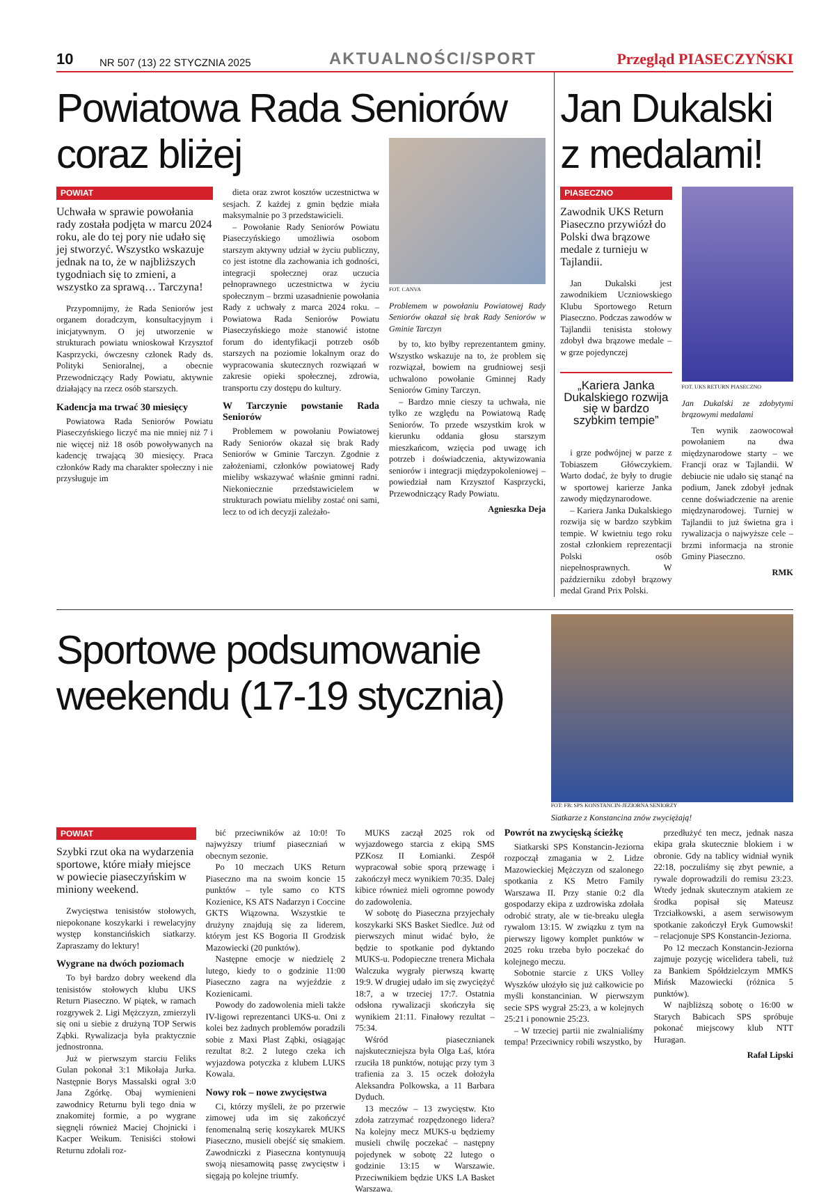10 NR 507 (13) 22 STYCZNIA 2025 AKTUALNOŚCI/SPORT Przegląd PIASECZYŃSKI
Powiatowa Rada Seniorów coraz bliżej
POWIAT
Uchwała w sprawie powołania rady została podjęta w marcu 2024 roku, ale do tej pory nie udało się jej stworzyć. Wszystko wskazuje jednak na to, że w najbliższych tygodniach się to zmieni, a wszystko za sprawą… Tarczyna!
Przypomnijmy, że Rada Seniorów jest organem doradczym, konsultacyjnym i inicjatywnym. O jej utworzenie w strukturach powiatu wnioskował Krzysztof Kasprzycki, ówczesny członek Rady ds. Polityki Senioralnej, a obecnie Przewodniczący Rady Powiatu, aktywnie działający na rzecz osób starszych.
Kadencja ma trwać 30 miesięcy
Powiatowa Rada Seniorów Powiatu Piaseczyńskiego liczyć ma nie mniej niż 7 i nie więcej niż 18 osób powoływanych na kadencję trwającą 30 miesięcy. Praca członków Rady ma charakter społeczny i nie przysługuje im
dieta oraz zwrot kosztów uczestnictwa w sesjach. Z każdej z gmin będzie miała maksymalnie po 3 przedstawicieli.
– Powołanie Rady Seniorów Powiatu Piaseczyńskiego umożliwia osobom starszym aktywny udział w życiu publiczny, co jest istotne dla zachowania ich godności, integracji społecznej oraz uczucia pełnoprawnego uczestnictwa w życiu społecznym – brzmi uzasadnienie powołania Rady z uchwały z marca 2024 roku. – Powiatowa Rada Seniorów Powiatu Piaseczyńskiego może stanowić istotne forum do identyfikacji potrzeb osób starszych na poziomie lokalnym oraz do wypracowania skutecznych rozwiązań w zakresie opieki społecznej, zdrowia, transportu czy dostępu do kultury.
W Tarczynie powstanie Rada Seniorów
Problemem w powołaniu Powiatowej Rady Seniorów okazał się brak Rady Seniorów w Gminie Tarczyn. Zgodnie z założeniami, członków powiatowej Rady mieliby wskazywać właśnie gminni radni. Niekoniecznie przedstawicielem w strukturach powiatu mieliby zostać oni sami, lecz to od ich decyzji zależało-
FOT. CANVA
Problemem w powołaniu Powiatowej Rady Seniorów okazał się brak Rady Seniorów w Gminie Tarczyn
by to, kto byłby reprezentantem gminy. Wszystko wskazuje na to, że problem się rozwiązał, bowiem na grudniowej sesji uchwalono powołanie Gminnej Rady Seniorów Gminy Tarczyn.
– Bardzo mnie cieszy ta uchwała, nie tylko ze względu na Powiatową Radę Seniorów. To przede wszystkim krok w kierunku oddania głosu starszym mieszkańcom, wzięcia pod uwagę ich potrzeb i doświadczenia, aktywizowania seniorów i integracji międzypokoleniowej – powiedział nam Krzysztof Kasprzycki, Przewodniczący Rady Powiatu.
Agnieszka Deja
Jan Dukalski z medalami!
PIASECZNO
Zawodnik UKS Return Piaseczno przywiózł do Polski dwa brązowe medale z turnieju w Tajlandii.
Jan Dukalski jest zawodnikiem Uczniowskiego Klubu Sportowego Return Piaseczno. Podczas zawodów w Tajlandii tenisista stołowy zdobył dwa brązowe medale – w grze pojedynczej
„Kariera Janka Dukalskiego rozwija się w bardzo szybkim tempie”
i grze podwójnej w parze z Tobiaszem Główczykiem. Warto dodać, że były to drugie w sportowej karierze Janka zawody międzynarodowe.
– Kariera Janka Dukalskiego rozwija się w bardzo szybkim tempie. W kwietniu tego roku został członkiem reprezentacji Polski osób niepełnosprawnych. W październiku zdobył brązowy medal Grand Prix Polski.
FOT. UKS RETURN PIASECZNO
Jan Dukalski ze zdobytymi brązowymi medalami
Ten wynik zaowocował powołaniem na dwa międzynarodowe starty – we Francji oraz w Tajlandii. W debiucie nie udało się stanąć na podium, Janek zdobył jednak cenne doświadczenie na arenie międzynarodowej. Turniej w Tajlandii to już świetna gra i rywalizacja o najwyższe cele – brzmi informacja na stronie Gminy Piaseczno.
RMK
Sportowe podsumowanie weekendu (17-19 stycznia)
FOT: FB: SPS KONSTANCIN-JEZIORNA SENIORZY
Siatkarze z Konstancina znów zwyciężają!
POWIAT
Szybki rzut oka na wydarzenia sportowe, które miały miejsce w powiecie piaseczyńskim w miniony weekend.
Zwycięstwa tenisistów stołowych, niepokonane koszykarki i rewelacyjny występ konstancińskich siatkarzy. Zapraszamy do lektury!
Wygrane na dwóch poziomach
To był bardzo dobry weekend dla tenisistów stołowych klubu UKS Return Piaseczno. W piątek, w ramach rozgrywek 2. Ligi Mężczyzn, zmierzyli się oni u siebie z drużyną TOP Serwis Ząbki. Rywalizacja była praktycznie jednostronna.
Już w pierwszym starciu Feliks Gulan pokonał 3:1 Mikołaja Jurka. Następnie Borys Massalski ograł 3:0 Jana Zgórkę. Obaj wymienieni zawodnicy Returnu byli tego dnia w znakomitej formie, a po wygrane sięgnęli również Maciej Chojnicki i Kacper Weikum. Tenisiści stołowi Returnu zdołali roz-
bić przeciwników aż 10:0! To najwyższy triumf piaseczniań w obecnym sezonie.
Po 10 meczach UKS Return Piaseczno ma na swoim koncie 15 punktów – tyle samo co KTS Kozienice, KS ATS Nadarzyn i Coccine GKTS Wiązowna. Wszystkie te drużyny znajdują się za liderem, którym jest KS Bogoria II Grodzisk Mazowiecki (20 punktów).
Następne emocje w niedzielę 2 lutego, kiedy to o godzinie 11:00 Piaseczno zagra na wyjeździe z Kozienicami.
Powody do zadowolenia mieli także IV-ligowi reprezentanci UKS-u. Oni z kolei bez żadnych problemów poradzili sobie z Maxi Plast Ząbki, osiągając rezultat 8:2. 2 lutego czeka ich wyjazdowa potyczka z klubem LUKS Kowala.
Nowy rok – nowe zwycięstwa
Ci, którzy myśleli, że po przerwie zimowej uda im się zakończyć fenomenalną serię koszykarek MUKS Piaseczno, musieli obejść się smakiem. Zawodniczki z Piaseczna kontynuują swoją niesamowitą passę zwycięstw i sięgają po kolejne triumfy.
MUKS zaczął 2025 rok od wyjazdowego starcia z ekipą SMS PZKosz II Łomianki. Zespół wypracował sobie sporą przewagę i zakończył mecz wynikiem 70:35. Dalej kibice również mieli ogromne powody do zadowolenia.
W sobotę do Piaseczna przyjechały koszykarki SKS Basket Siedlce. Już od pierwszych minut widać było, że będzie to spotkanie pod dyktando MUKS-u. Podopieczne trenera Michała Walczuka wygrały pierwszą kwartę 19:9. W drugiej udało im się zwyciężyć 18:7, a w trzeciej 17:7. Ostatnia odsłona rywalizacji skończyła się wynikiem 21:11. Finałowy rezultat – 75:34.
Wśród piasecznianek najskuteczniejsza była Olga Łaś, która rzuciła 18 punktów, notując przy tym 3 trafienia za 3. 15 oczek dołożyła Aleksandra Polkowska, a 11 Barbara Dyduch.
13 meczów – 13 zwycięstw. Kto zdoła zatrzymać rozpędzonego lidera? Na kolejny mecz MUKS-u będziemy musieli chwilę poczekać – następny pojedynek w sobotę 22 lutego o godzinie 13:15 w Warszawie. Przeciwnikiem będzie UKS LA Basket Warszawa.
Powrót na zwycięską ścieżkę
Siatkarski SPS Konstancin-Jeziorna rozpoczął zmagania w 2. Lidze Mazowieckiej Mężczyzn od szalonego spotkania z KS Metro Family Warszawa II. Przy stanie 0:2 dla gospodarzy ekipa z uzdrowiska zdołała odrobić straty, ale w tie-breaku uległa rywalom 13:15. W związku z tym na pierwszy ligowy komplet punktów w 2025 roku trzeba było poczekać do kolejnego meczu.
Sobotnie starcie z UKS Volley Wyszków ułożyło się już całkowicie po myśli konstancinian. W pierwszym secie SPS wygrał 25:23, a w kolejnych 25:21 i ponownie 25:23.
– W trzeciej partii nie zwalnialiśmy tempa! Przeciwnicy robili wszystko, by
przedłużyć ten mecz, jednak nasza ekipa grała skutecznie blokiem i w obronie. Gdy na tablicy widniał wynik 22:18, poczuliśmy się zbyt pewnie, a rywale doprowadzili do remisu 23:23. Wtedy jednak skutecznym atakiem ze środka popisał się Mateusz Trzciałkowski, a asem serwisowym spotkanie zakończył Eryk Gumowski! – relacjonuje SPS Konstancin-Jeziorna.
Po 12 meczach Konstancin-Jeziorna zajmuje pozycję wicelidera tabeli, tuż za Bankiem Spółdzielczym MMKS Mińsk Mazowiecki (różnica 5 punktów).
W najbliższą sobotę o 16:00 w Starych Babicach SPS spróbuje pokonać miejscowy klub NTT Huragan.
Rafał Lipski